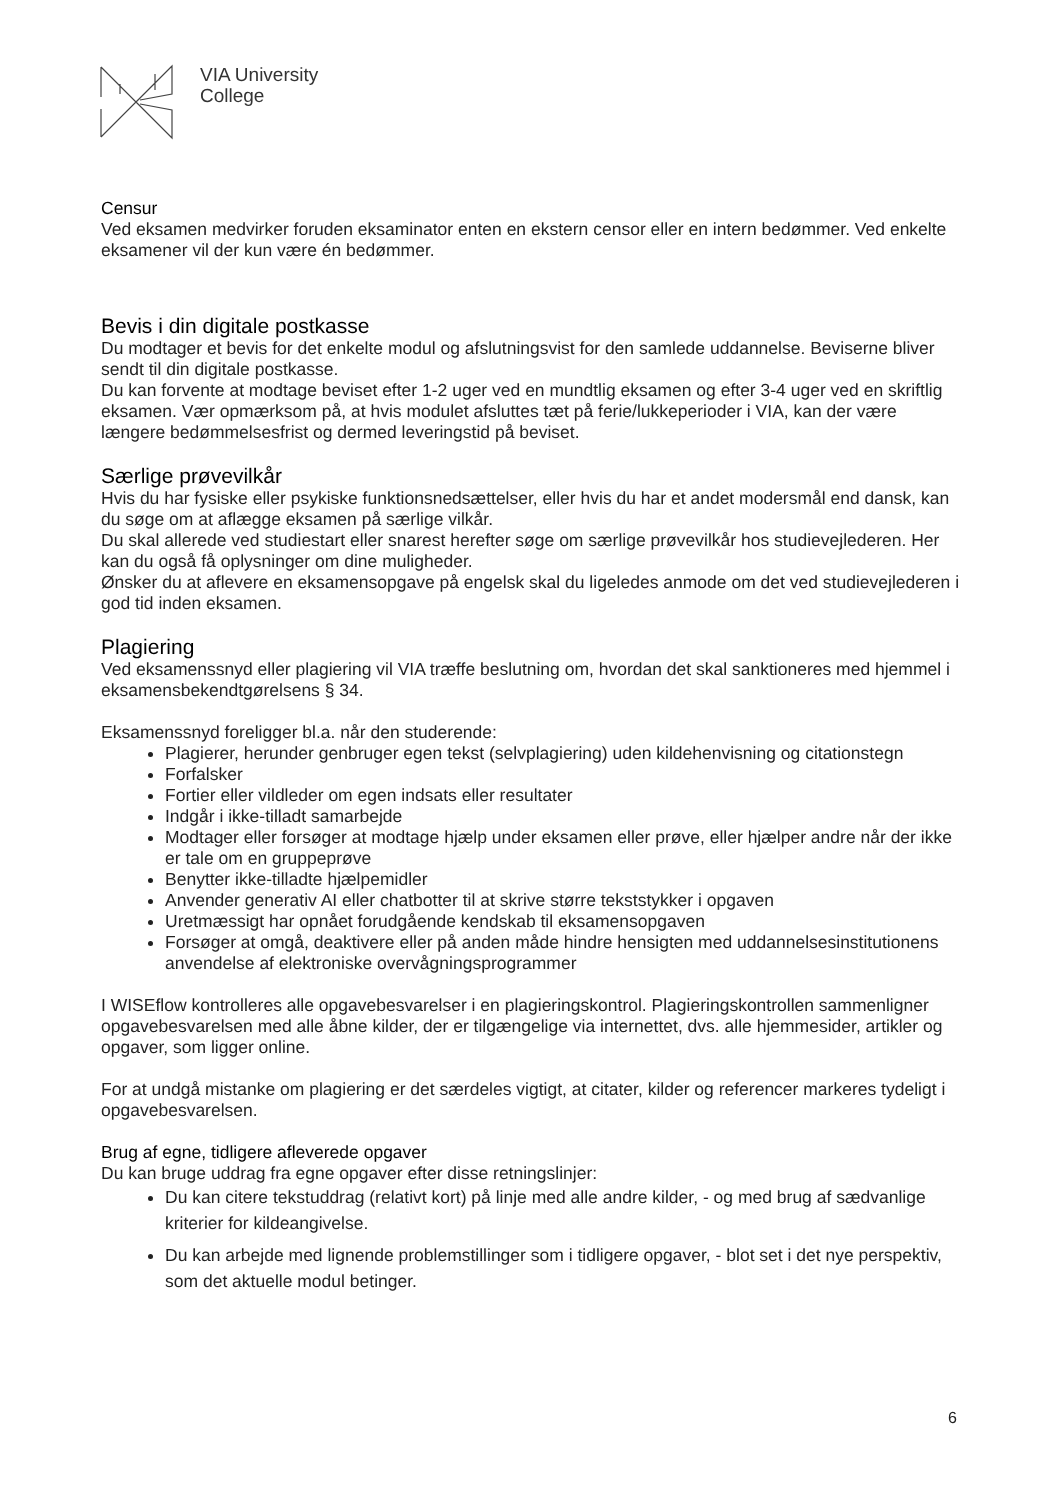VIA University
College
Censur
Ved eksamen medvirker foruden eksaminator enten en ekstern censor eller en intern bedømmer. Ved enkelte eksamener vil der kun være én bedømmer.
Bevis i din digitale postkasse
Du modtager et bevis for det enkelte modul og afslutningsvist for den samlede uddannelse. Beviserne bliver sendt til din digitale postkasse.
Du kan forvente at modtage beviset efter 1-2 uger ved en mundtlig eksamen og efter 3-4 uger ved en skriftlig eksamen. Vær opmærksom på, at hvis modulet afsluttes tæt på ferie/lukkeperioder i VIA, kan der være længere bedømmelsesfrist og dermed leveringstid på beviset.
Særlige prøvevilkår
Hvis du har fysiske eller psykiske funktionsnedsættelser, eller hvis du har et andet modersmål end dansk, kan du søge om at aflægge eksamen på særlige vilkår.
Du skal allerede ved studiestart eller snarest herefter søge om særlige prøvevilkår hos studievejlederen. Her kan du også få oplysninger om dine muligheder.
Ønsker du at aflevere en eksamensopgave på engelsk skal du ligeledes anmode om det ved studievejlederen i god tid inden eksamen.
Plagiering
Ved eksamenssnyd eller plagiering vil VIA træffe beslutning om, hvordan det skal sanktioneres med hjemmel i eksamensbekendtgørelsens § 34.
Eksamenssnyd foreligger bl.a. når den studerende:
Plagierer, herunder genbruger egen tekst (selvplagiering) uden kildehenvisning og citationstegn
Forfalsker
Fortier eller vildleder om egen indsats eller resultater
Indgår i ikke-tilladt samarbejde
Modtager eller forsøger at modtage hjælp under eksamen eller prøve, eller hjælper andre når der ikke er tale om en gruppeprøve
Benytter ikke-tilladte hjælpemidler
Anvender generativ AI eller chatbotter til at skrive større tekststykker i opgaven
Uretmæssigt har opnået forudgående kendskab til eksamensopgaven
Forsøger at omgå, deaktivere eller på anden måde hindre hensigten med uddannelsesinstitutionens anvendelse af elektroniske overvågningsprogrammer
I WISEflow kontrolleres alle opgavebesvarelser i en plagieringskontrol. Plagieringskontrollen sammenligner opgavebesvarelsen med alle åbne kilder, der er tilgængelige via internettet, dvs. alle hjemmesider, artikler og opgaver, som ligger online.
For at undgå mistanke om plagiering er det særdeles vigtigt, at citater, kilder og referencer markeres tydeligt i opgavebesvarelsen.
Brug af egne, tidligere afleverede opgaver
Du kan bruge uddrag fra egne opgaver efter disse retningslinjer:
Du kan citere tekstuddrag (relativt kort) på linje med alle andre kilder, - og med brug af sædvanlige kriterier for kildeangivelse.
Du kan arbejde med lignende problemstillinger som i tidligere opgaver, - blot set i det nye perspektiv, som det aktuelle modul betinger.
6